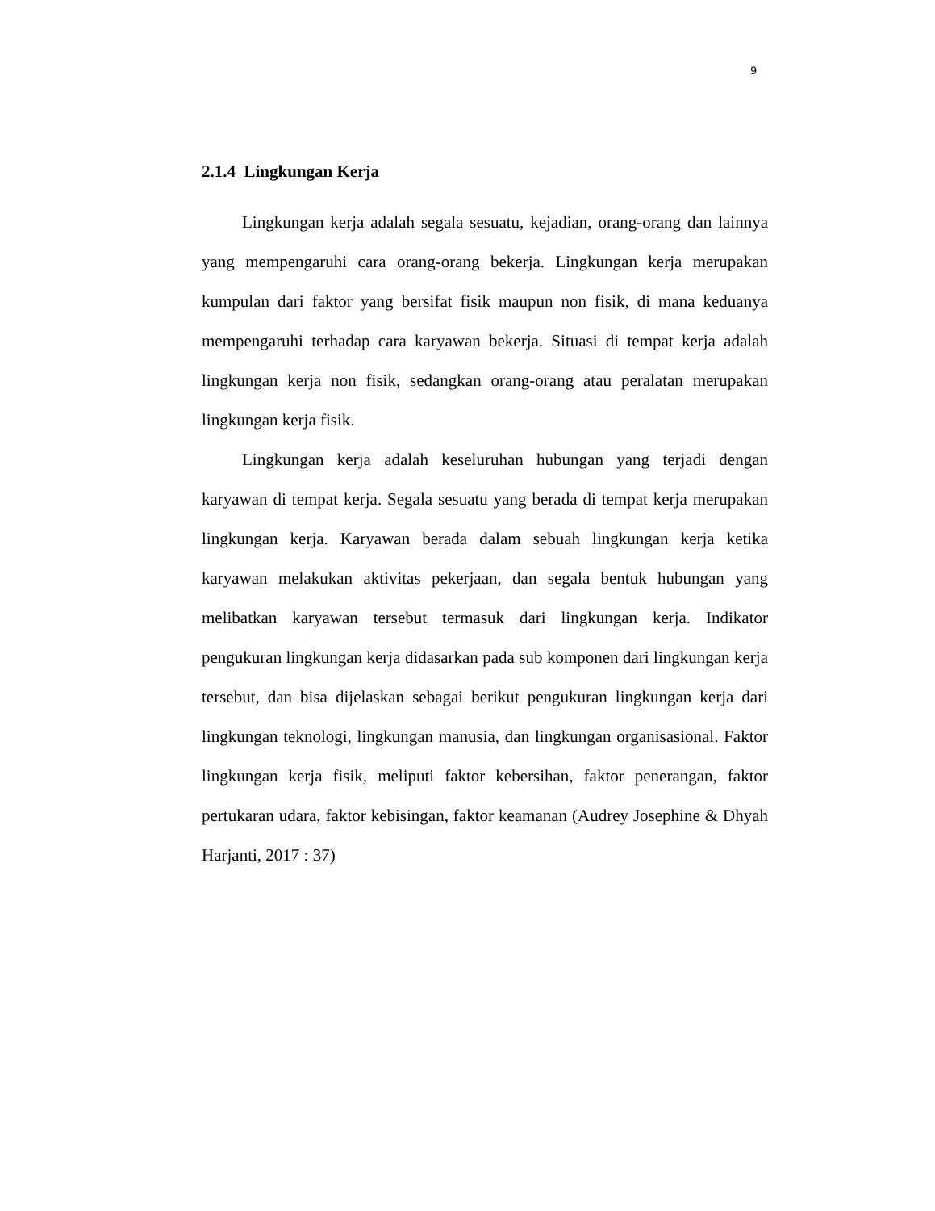9
2.1.4 Lingkungan Kerja
Lingkungan kerja adalah segala sesuatu, kejadian, orang-orang dan lainnya yang mempengaruhi cara orang-orang bekerja. Lingkungan kerja merupakan kumpulan dari faktor yang bersifat fisik maupun non fisik, di mana keduanya mempengaruhi terhadap cara karyawan bekerja. Situasi di tempat kerja adalah lingkungan kerja non fisik, sedangkan orang-orang atau peralatan merupakan lingkungan kerja fisik.
Lingkungan kerja adalah keseluruhan hubungan yang terjadi dengan karyawan di tempat kerja. Segala sesuatu yang berada di tempat kerja merupakan lingkungan kerja. Karyawan berada dalam sebuah lingkungan kerja ketika karyawan melakukan aktivitas pekerjaan, dan segala bentuk hubungan yang melibatkan karyawan tersebut termasuk dari lingkungan kerja. Indikator pengukuran lingkungan kerja didasarkan pada sub komponen dari lingkungan kerja tersebut, dan bisa dijelaskan sebagai berikut pengukuran lingkungan kerja dari lingkungan teknologi, lingkungan manusia, dan lingkungan organisasional. Faktor lingkungan kerja fisik, meliputi faktor kebersihan, faktor penerangan, faktor pertukaran udara, faktor kebisingan, faktor keamanan (Audrey Josephine & Dhyah Harjanti, 2017 : 37)